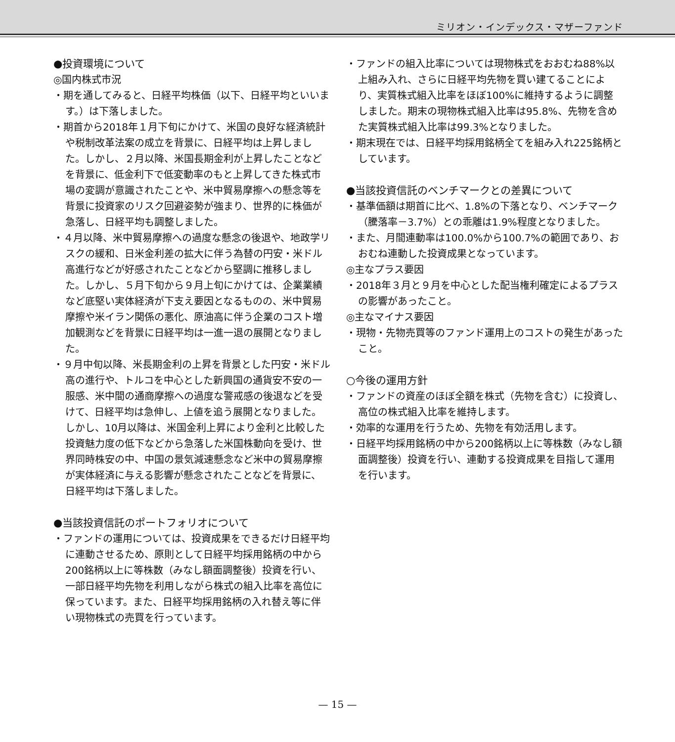ミリオン・インデックス・マザーファンド
●投資環境について
◎国内株式市況
・期を通してみると、日経平均株価（以下、日経平均といいます。）は下落しました。
・期首から2018年１月下旬にかけて、米国の良好な経済統計や税制改革法案の成立を背景に、日経平均は上昇しました。しかし、２月以降、米国長期金利が上昇したことなどを背景に、低金利下で低変動率のもと上昇してきた株式市場の変調が意識されたことや、米中貿易摩擦への懸念等を背景に投資家のリスク回避姿勢が強まり、世界的に株価が急落し、日経平均も調整しました。
・４月以降、米中貿易摩擦への過度な懸念の後退や、地政学リスクの緩和、日米金利差の拡大に伴う為替の円安・米ドル高進行などが好感されたことなどから堅調に推移しました。しかし、５月下旬から９月上旬にかけては、企業業績など底堅い実体経済が下支え要因となるものの、米中貿易摩擦や米イラン関係の悪化、原油高に伴う企業のコスト増加観測などを背景に日経平均は一進一退の展開となりました。
・９月中旬以降、米長期金利の上昇を背景とした円安・米ドル高の進行や、トルコを中心とした新興国の通貨安不安の一服感、米中間の通商摩擦への過度な警戒感の後退などを受けて、日経平均は急伸し、上値を追う展開となりました。しかし、10月以降は、米国金利上昇により金利と比較した投資魅力度の低下などから急落した米国株動向を受け、世界同時株安の中、中国の景気減速懸念など米中の貿易摩擦が実体経済に与える影響が懸念されたことなどを背景に、日経平均は下落しました。
●当該投資信託のポートフォリオについて
・ファンドの運用については、投資成果をできるだけ日経平均に連動させるため、原則として日経平均採用銘柄の中から200銘柄以上に等株数（みなし額面調整後）投資を行い、一部日経平均先物を利用しながら株式の組入比率を高位に保っています。また、日経平均採用銘柄の入れ替え等に伴い現物株式の売買を行っています。
・ファンドの組入比率については現物株式をおおむね88%以上組み入れ、さらに日経平均先物を買い建てることにより、実質株式組入比率をほぼ100%に維持するように調整しました。期末の現物株式組入比率は95.8%、先物を含めた実質株式組入比率は99.3%となりました。
・期末現在では、日経平均採用銘柄全てを組み入れ225銘柄としています。
●当該投資信託のベンチマークとの差異について
・基準価額は期首に比べ、1.8%の下落となり、ベンチマーク（騰落率－3.7%）との乖離は1.9%程度となりました。
・また、月間連動率は100.0%から100.7%の範囲であり、おおむね連動した投資成果となっています。
◎主なプラス要因
・2018年３月と９月を中心とした配当権利確定によるプラスの影響があったこと。
◎主なマイナス要因
・現物・先物売買等のファンド運用上のコストの発生があったこと。
○今後の運用方針
・ファンドの資産のほぼ全額を株式（先物を含む）に投資し、高位の株式組入比率を維持します。
・効率的な運用を行うため、先物を有効活用します。
・日経平均採用銘柄の中から200銘柄以上に等株数（みなし額面調整後）投資を行い、連動する投資成果を目指して運用を行います。
— 15 —